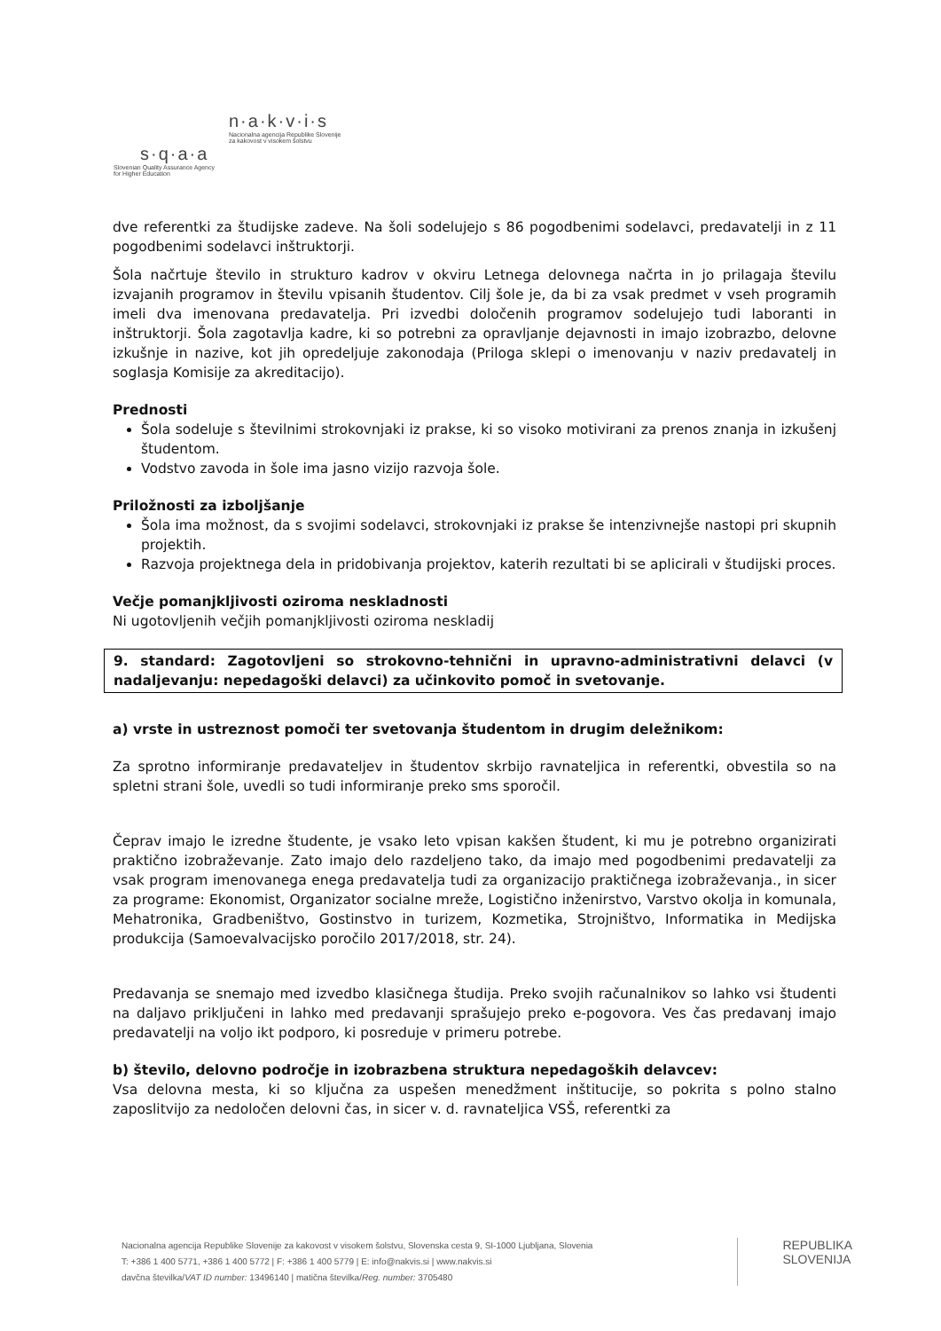n·a·k·v·i·s
Nacionalna agencija Republike Slovenije
za kakovost v visokem šolstvu
s·q·a·a
Slovenian Quality Assurance Agency
for Higher Education
dve referentki za študijske zadeve. Na šoli sodelujejo s 86 pogodbenimi sodelavci, predavatelji in z 11 pogodbenimi sodelavci inštruktorji.
Šola načrtuje število in strukturo kadrov v okviru Letnega delovnega načrta in jo prilagaja številu izvajanih programov in številu vpisanih študentov. Cilj šole je, da bi za vsak predmet v vseh programih imeli dva imenovana predavatelja. Pri izvedbi določenih programov sodelujejo tudi laboranti in inštruktorji. Šola zagotavlja kadre, ki so potrebni za opravljanje dejavnosti in imajo izobrazbo, delovne izkušnje in nazive, kot jih opredeljuje zakonodaja (Priloga sklepi o imenovanju v naziv predavatelj in soglasja Komisije za akreditacijo).
Prednosti
Šola sodeluje s številnimi strokovnjaki iz prakse, ki so visoko motivirani za prenos znanja in izkušenj študentom.
Vodstvo zavoda in šole ima jasno vizijo razvoja šole.
Priložnosti za izboljšanje
Šola ima možnost, da s svojimi sodelavci, strokovnjaki iz prakse še intenzivnejše nastopi pri skupnih projektih.
Razvoja projektnega dela in pridobivanja projektov, katerih rezultati bi se aplicirali v študijski proces.
Večje pomanjkljivosti oziroma neskladnosti
Ni ugotovljenih večjih pomanjkljivosti oziroma neskladij
9. standard: Zagotovljeni so strokovno-tehnični in upravno-administrativni delavci (v nadaljevanju: nepedagoški delavci) za učinkovito pomoč in svetovanje.
a) vrste in ustreznost pomoči ter svetovanja študentom in drugim deležnikom:
Za sprotno informiranje predavateljev in študentov skrbijo ravnateljica in referentki, obvestila so na spletni strani šole, uvedli so tudi informiranje preko sms sporočil.
Čeprav imajo le izredne študente, je vsako leto vpisan kakšen študent, ki mu je potrebno organizirati praktično izobraževanje. Zato imajo delo razdeljeno tako, da imajo med pogodbenimi predavatelji za vsak program imenovanega enega predavatelja tudi za organizacijo praktičnega izobraževanja., in sicer za programe: Ekonomist, Organizator socialne mreže, Logistično inženirstvo, Varstvo okolja in komunala, Mehatronika, Gradbeništvo, Gostinstvo in turizem, Kozmetika, Strojništvo, Informatika in Medijska produkcija (Samoevalvacijsko poročilo 2017/2018, str. 24).
Predavanja se snemajo med izvedbo klasičnega študija. Preko svojih računalnikov so lahko vsi študenti na daljavo priključeni in lahko med predavanji sprašujejo preko e-pogovora. Ves čas predavanj imajo predavatelji na voljo ikt podporo, ki posreduje v primeru potrebe.
b) število, delovno področje in izobrazbena struktura nepedagoških delavcev:
Vsa delovna mesta, ki so ključna za uspešen menedžment inštitucije, so pokrita s polno stalno zaposlitvijo za nedoločen delovni čas, in sicer v. d. ravnateljica VSŠ, referentki za
Nacionalna agencija Republike Slovenije za kakovost v visokem šolstvu, Slovenska cesta 9, SI-1000 Ljubljana, Slovenia
T: +386 1 400 5771, +386 1 400 5772 | F: +386 1 400 5779 | E: info@nakvis.si | www.nakvis.si
davčna številka/VAT ID number: 13496140 | matična številka/Reg. number: 3705480
REPUBLIKA
SLOVENIJA